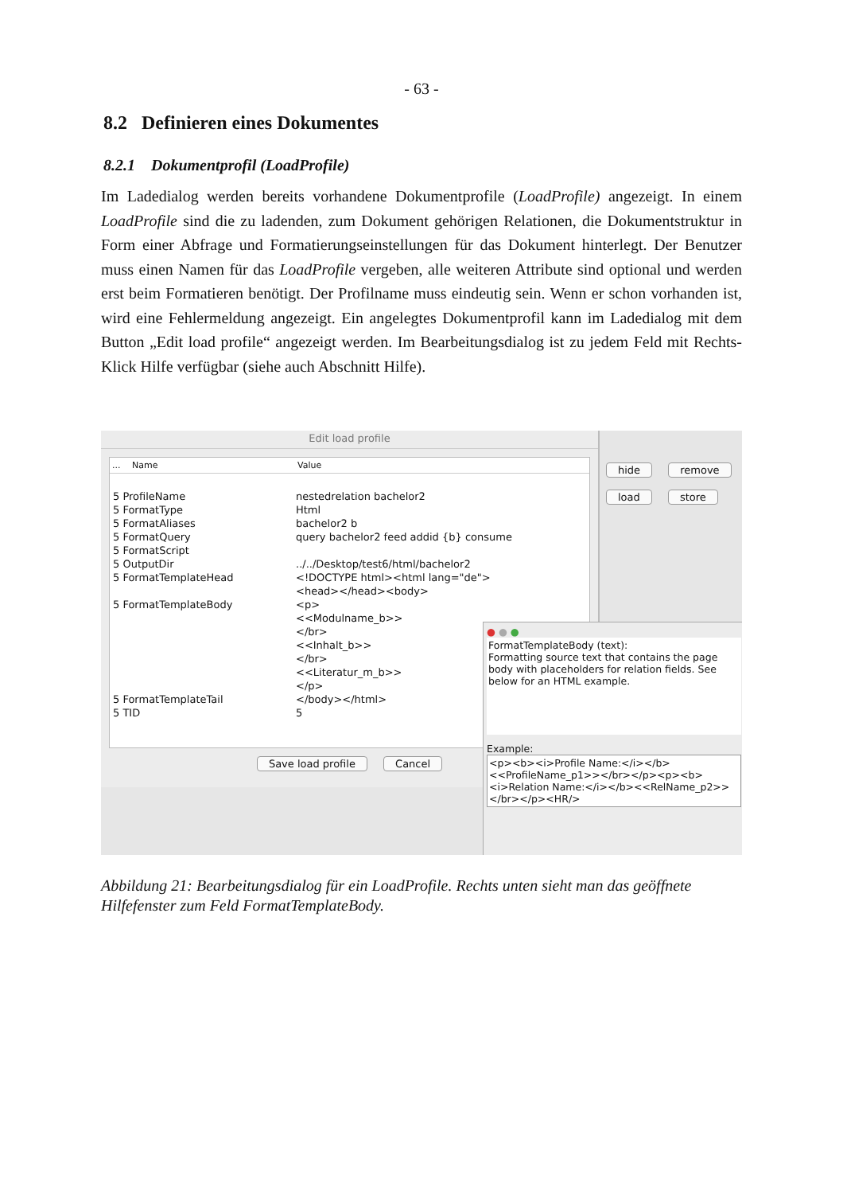- 63 -
8.2 Definieren eines Dokumentes
8.2.1 Dokumentprofil (LoadProfile)
Im Ladedialog werden bereits vorhandene Dokumentprofile (LoadProfile) angezeigt. In einem LoadProfile sind die zu ladenden, zum Dokument gehörigen Relationen, die Dokumentstruktur in Form einer Abfrage und Formatierungseinstellungen für das Dokument hinterlegt. Der Benutzer muss einen Namen für das LoadProfile vergeben, alle weiteren Attribute sind optional und werden erst beim Formatieren benötigt. Der Profilname muss eindeutig sein. Wenn er schon vorhanden ist, wird eine Fehlermeldung angezeigt. Ein angelegtes Dokumentprofil kann im Ladedialog mit dem Button „Edit load profile“ angezeigt werden. Im Bearbeitungsdialog ist zu jedem Feld mit Rechts-Klick Hilfe verfügbar (siehe auch Abschnitt Hilfe).
hide remove
load store
Edit load profile
... Name Value
5 ProfileName nestedrelation bachelor2
5 FormatType Html
5 FormatAliases bachelor2 b
5 FormatQuery query bachelor2 feed addid {b} consume
5 FormatScript
5 OutputDir../../Desktop/test6/html/bachelor2
5 FormatTemplateHead <!DOCTYPE html><html lang="de">
<head></head><body>
5 FormatTemplateBody <p>
<<Modulname_b>>
</br>
<<Inhalt_b>>
</br>
<<Literatur_m_b>>
</p>
5 FormatTemplateTail </body></html>
5 TID 5
Save load profile Cancel
● ● ●
FormatTemplateBody (text):
Formatting source text that contains the page body with placeholders for relation fields. See below for an HTML example.
Example:
<p><b><i>Profile Name:</i></b><<ProfileName_p1>></br></p><p><b><i>Relation Name:</i></b><<RelName_p2>></br></p><HR/>
Abbildung 21: Bearbeitungsdialog für ein LoadProfile. Rechts unten sieht man das geöffnete Hilfefenster zum Feld FormatTemplateBody.